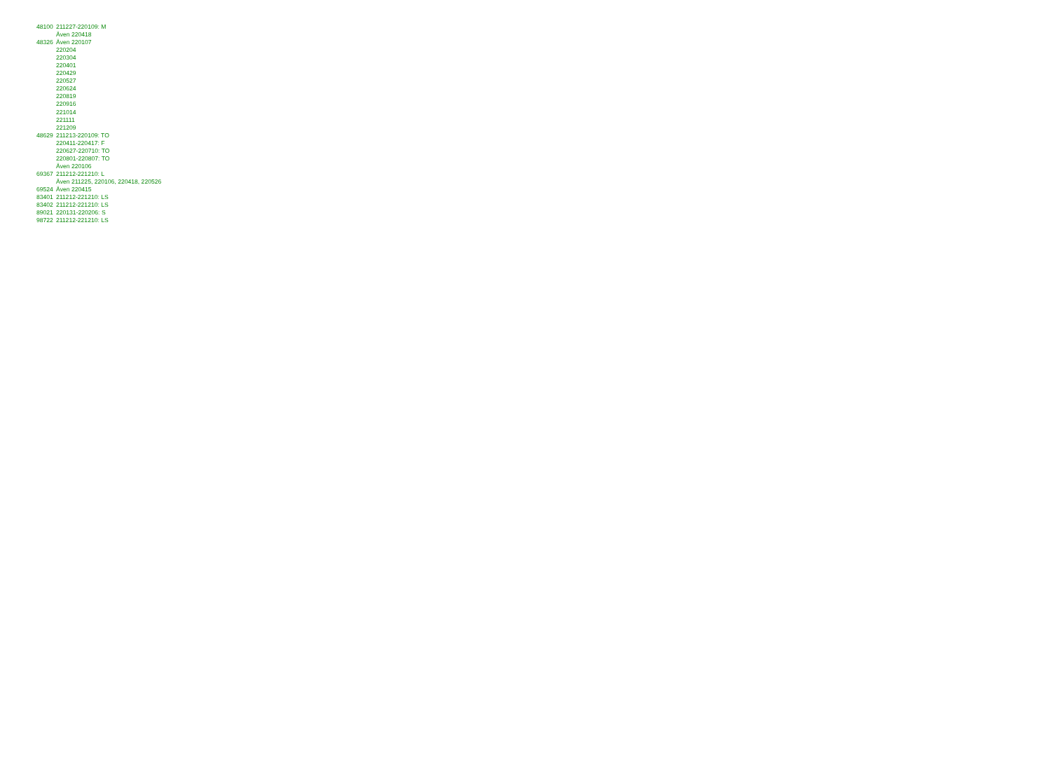| 48100 | 211227-220109: M |
| | Även 220418 |
| 48326 | Även 220107 |
| | 220204 |
| | 220304 |
| | 220401 |
| | 220429 |
| | 220527 |
| | 220624 |
| | 220819 |
| | 220916 |
| | 221014 |
| | 221111 |
| | 221209 |
| 48629 | 211213-220109: TO |
| | 220411-220417: F |
| | 220627-220710: TO |
| | 220801-220807: TO |
| | Även 220106 |
| 69367 | 211212-221210: L |
| | Även 211225, 220106, 220418, 220526 |
| 69524 | Även 220415 |
| 83401 | 211212-221210: LS |
| 83402 | 211212-221210: LS |
| 89021 | 220131-220206: S |
| 98722 | 211212-221210: LS |